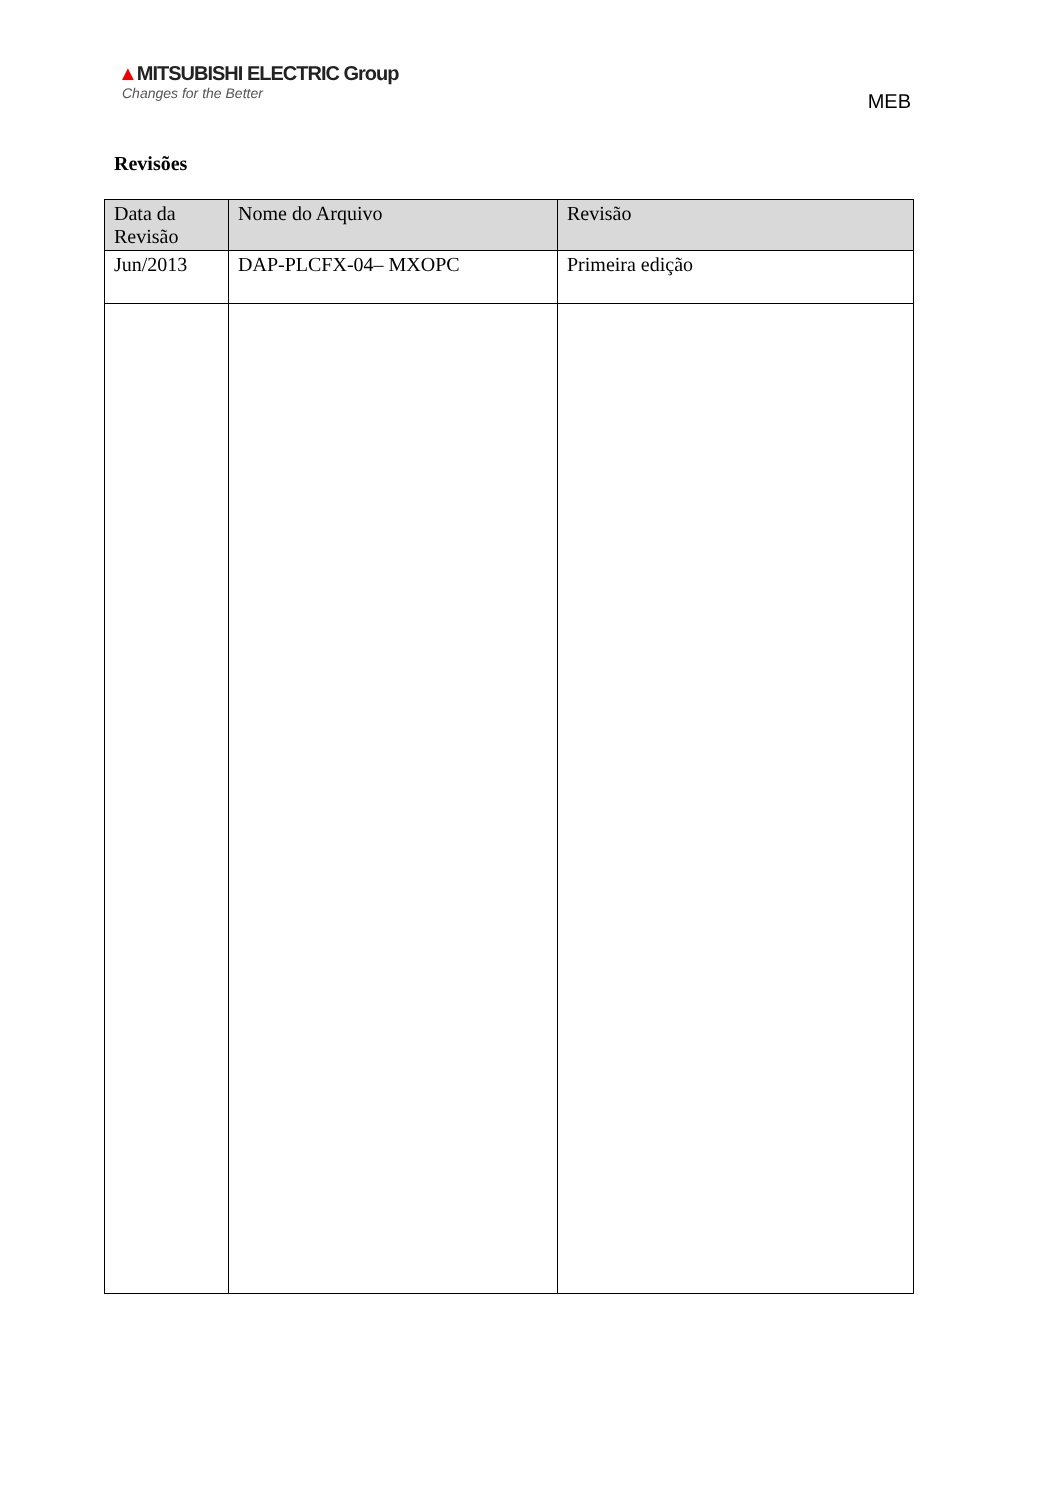▲MITSUBISHI ELECTRIC Group
Changes for the Better
MEB
Revisões
| Data da Revisão | Nome do Arquivo | Revisão |
| --- | --- | --- |
| Jun/2013 | DAP-PLCFX-04– MXOPC | Primeira edição |